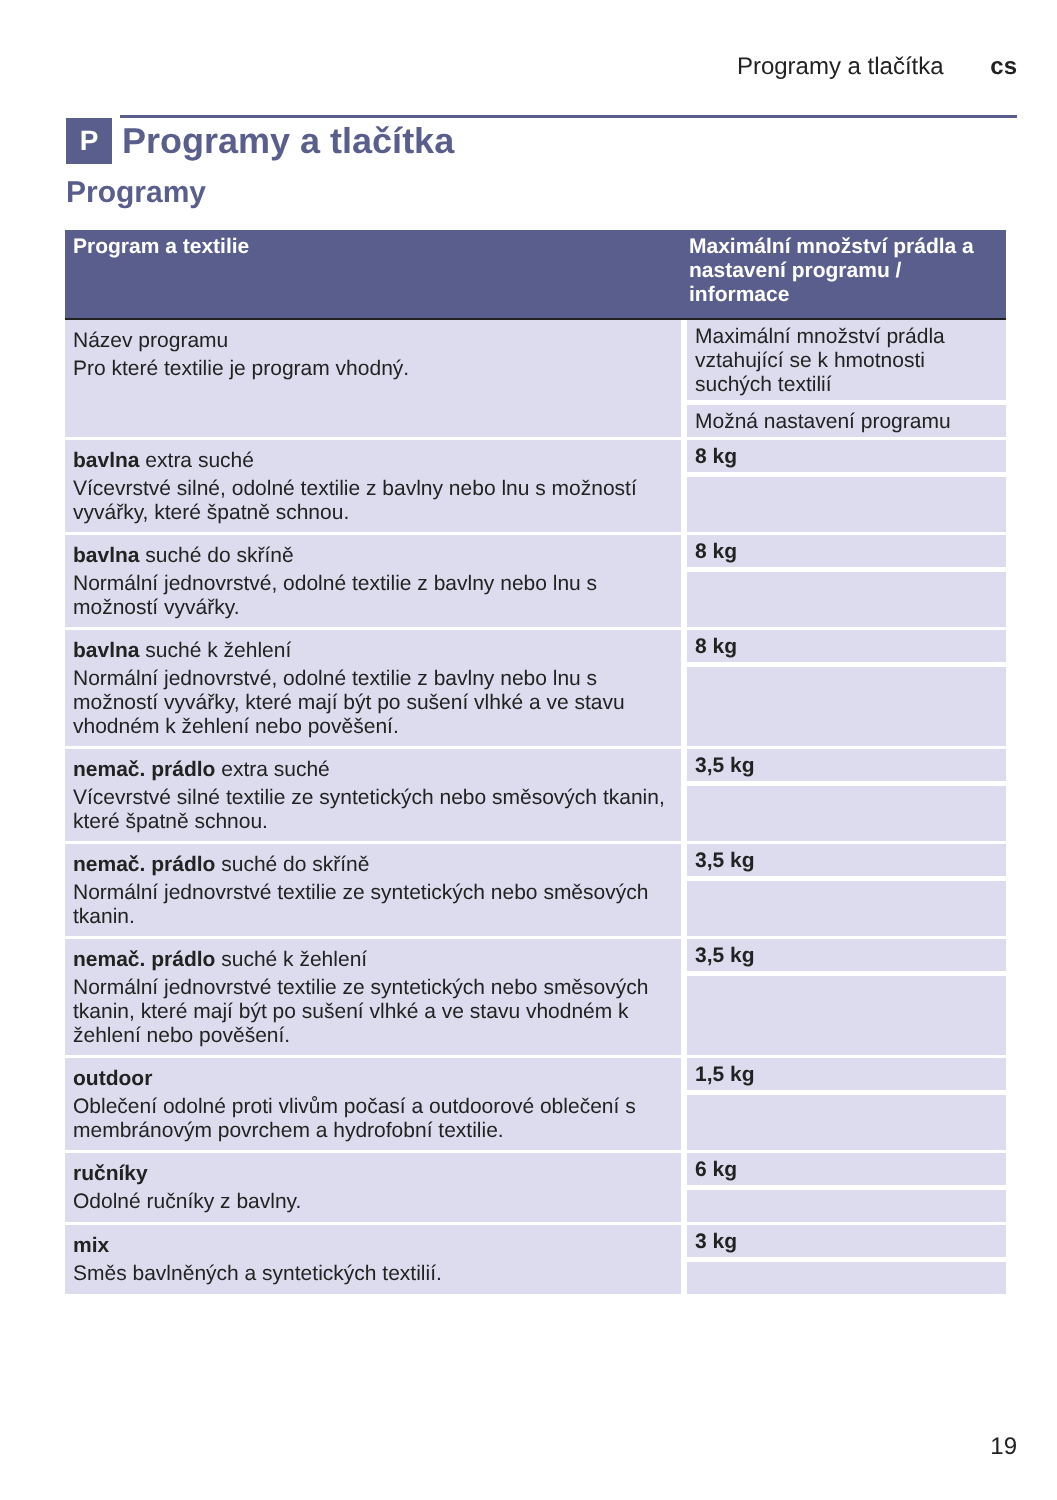Programy a tlačítka cs
P Programy a tlačítka
Programy
| Program a textilie | Maximální množství prádla a nastavení programu / informace |
| --- | --- |
| Název programu Pro které textilie je program vhodný. | Maximální množství prádla vztahující se k hmotnosti suchých textilií Možná nastavení programu |
| bavlna extra suché Vícevrstvé silné, odolné textilie z bavlny nebo lnu s možností vyvářky, které špatně schnou. | 8 kg |
| bavlna suché do skříně Normální jednovrstvé, odolné textilie z bavlny nebo lnu s možností vyvářky. | 8 kg |
| bavlna suché k žehlení Normální jednovrstvé, odolné textilie z bavlny nebo lnu s možností vyvářky, které mají být po sušení vlhké a ve stavu vhodném k žehlení nebo pověšení. | 8 kg |
| nemač. prádlo extra suché Vícevrstvé silné textilie ze syntetických nebo směsových tkanin, které špatně schnou. | 3,5 kg |
| nemač. prádlo suché do skříně Normální jednovrstvé textilie ze syntetických nebo směsových tkanin. | 3,5 kg |
| nemač. prádlo suché k žehlení Normální jednovrstvé textilie ze syntetických nebo směsových tkanin, které mají být po sušení vlhké a ve stavu vhodném k žehlení nebo pověšení. | 3,5 kg |
| outdoor Oblečení odolné proti vlivům počasí a outdoorové oblečení s membránovým povrchem a hydrofobní textilie. | 1,5 kg |
| ručníky Odolné ručníky z bavlny. | 6 kg |
| mix Směs bavlněných a syntetických textilií. | 3 kg |
19